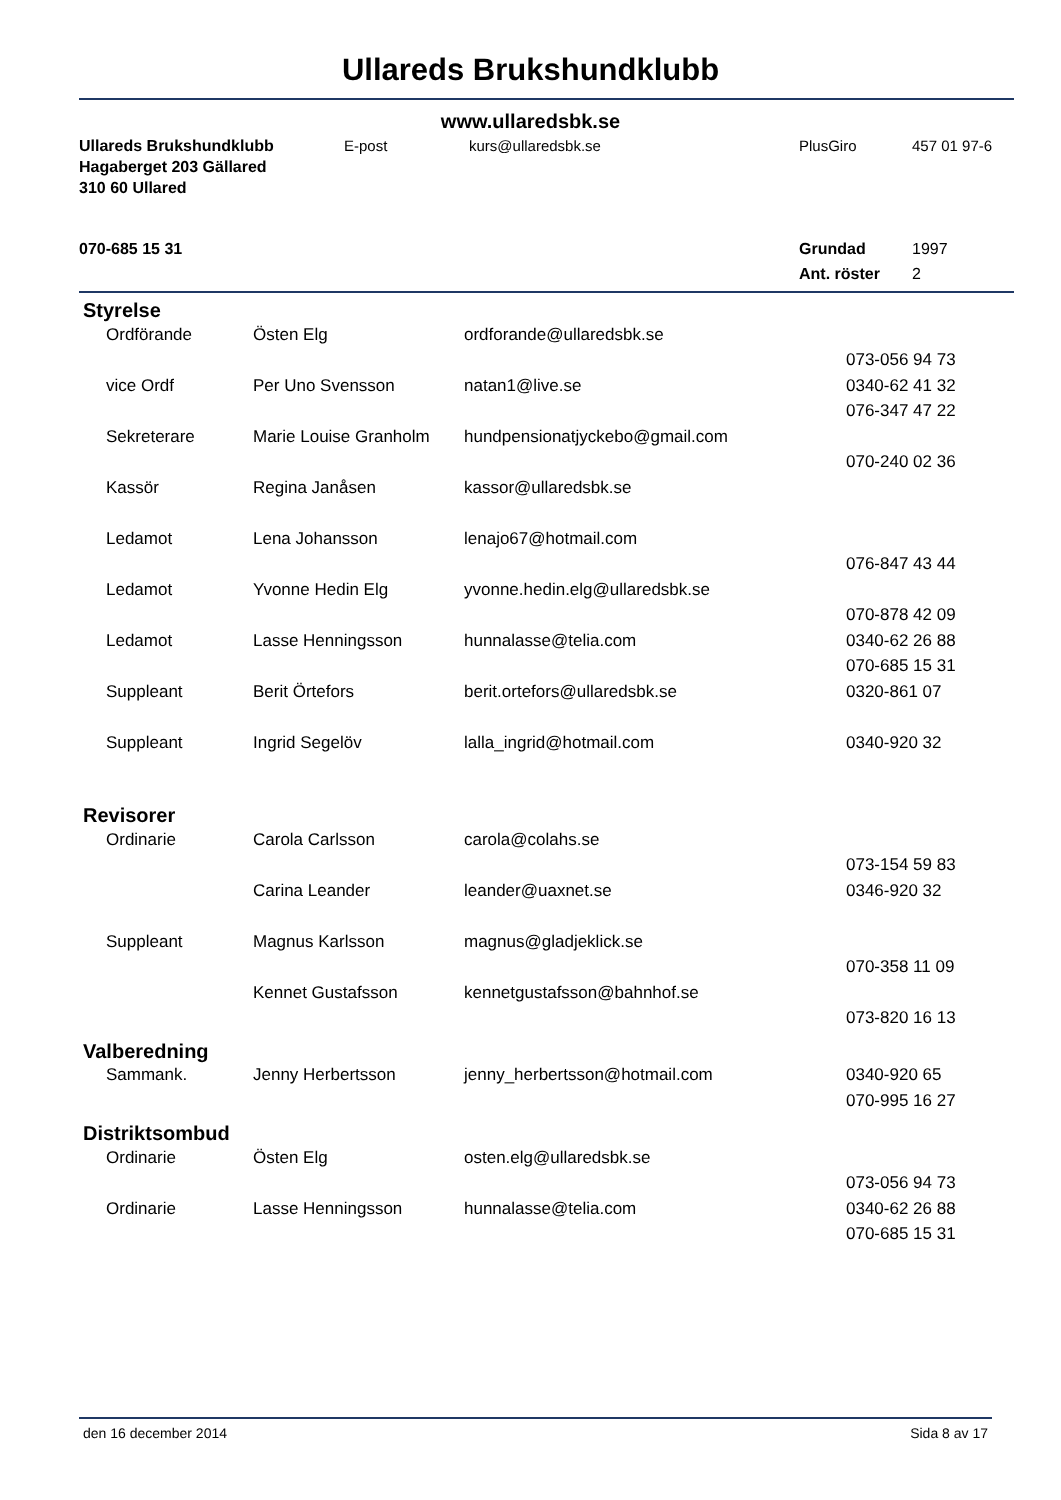Ullareds Brukshundklubb
www.ullaredsbk.se
| Ullareds Brukshundklubb | E-post | kurs@ullaredsbk.se | PlusGiro | 457 01 97-6 |
| Hagaberget 203 Gällared | | | | |
| 310 60 Ullared | | | | |
| 070-685 15 31 | | | Grundad | 1997 |
| | | | Ant. röster | 2 |
| Styrelse | | | |
| Ordförande | Östen Elg | ordforande@ullaredsbk.se | |
| | | | 073-056 94 73 |
| vice Ordf | Per Uno Svensson | natan1@live.se | 0340-62 41 32 |
| | | | 076-347 47 22 |
| Sekreterare | Marie Louise Granholm | hundpensionatjyckebo@gmail.com | |
| | | | 070-240 02 36 |
| Kassör | Regina Janåsen | kassor@ullaredsbk.se | |
| Ledamot | Lena Johansson | lenajo67@hotmail.com | |
| | | | 076-847 43 44 |
| Ledamot | Yvonne Hedin Elg | yvonne.hedin.elg@ullaredsbk.se | |
| | | | 070-878 42 09 |
| Ledamot | Lasse Henningsson | hunnalasse@telia.com | 0340-62 26 88 |
| | | | 070-685 15 31 |
| Suppleant | Berit Örtefors | berit.ortefors@ullaredsbk.se | 0320-861 07 |
| Suppleant | Ingrid Segelöv | lalla_ingrid@hotmail.com | 0340-920 32 |
| Revisorer | | | |
| Ordinarie | Carola Carlsson | carola@colahs.se | |
| | | | 073-154 59 83 |
| | Carina Leander | leander@uaxnet.se | 0346-920 32 |
| Suppleant | Magnus Karlsson | magnus@gladjeklick.se | |
| | | | 070-358 11 09 |
| | Kennet Gustafsson | kennetgustafsson@bahnhof.se | |
| | | | 073-820 16 13 |
| Valberedning | | | |
| Sammank. | Jenny Herbertsson | jenny_herbertsson@hotmail.com | 0340-920 65 |
| | | | 070-995 16 27 |
| Distriktsombud | | | |
| Ordinarie | Östen Elg | osten.elg@ullaredsbk.se | |
| | | | 073-056 94 73 |
| Ordinarie | Lasse Henningsson | hunnalasse@telia.com | 0340-62 26 88 |
| | | | 070-685 15 31 |
den 16 december 2014 Sida 8 av 17